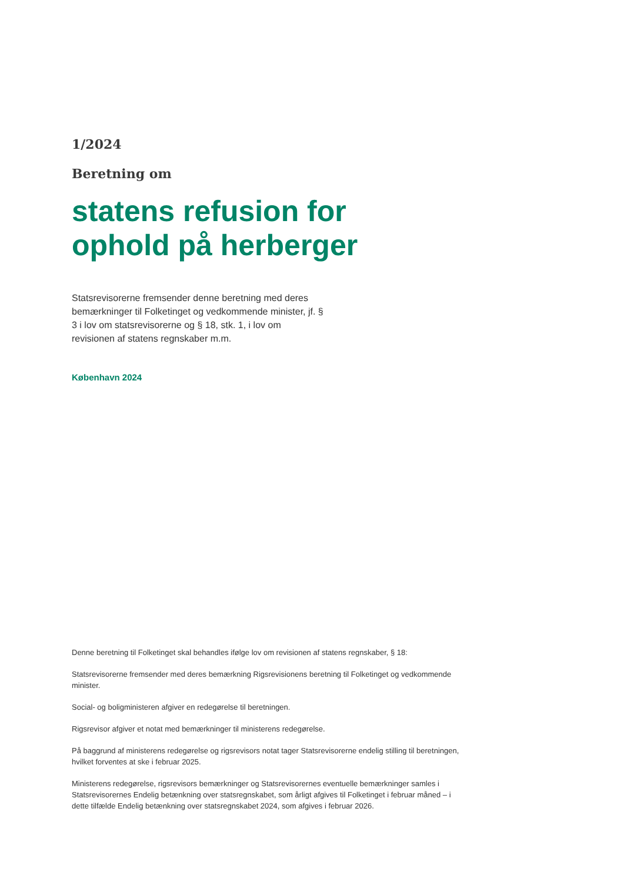1/2024
Beretning om
statens refusion for
ophold på herberger
Statsrevisorerne fremsender denne beretning med deres bemærkninger til Folketinget og vedkommende minister, jf. § 3 i lov om statsrevisorerne og § 18, stk. 1, i lov om revisionen af statens regnskaber m.m.
København 2024
Denne beretning til Folketinget skal behandles ifølge lov om revisionen af statens regnskaber, § 18:
Statsrevisorerne fremsender med deres bemærkning Rigsrevisionens beretning til Folketinget og vedkommende minister.
Social- og boligministeren afgiver en redegørelse til beretningen.
Rigsrevisor afgiver et notat med bemærkninger til ministerens redegørelse.
På baggrund af ministerens redegørelse og rigsrevisors notat tager Statsrevisorerne endelig stilling til beretningen, hvilket forventes at ske i februar 2025.
Ministerens redegørelse, rigsrevisors bemærkninger og Statsrevisorernes eventuelle bemærkninger samles i Statsrevisorernes Endelig betænkning over statsregnskabet, som årligt afgives til Folketinget i februar måned – i dette tilfælde Endelig betænkning over statsregnskabet 2024, som afgives i februar 2026.